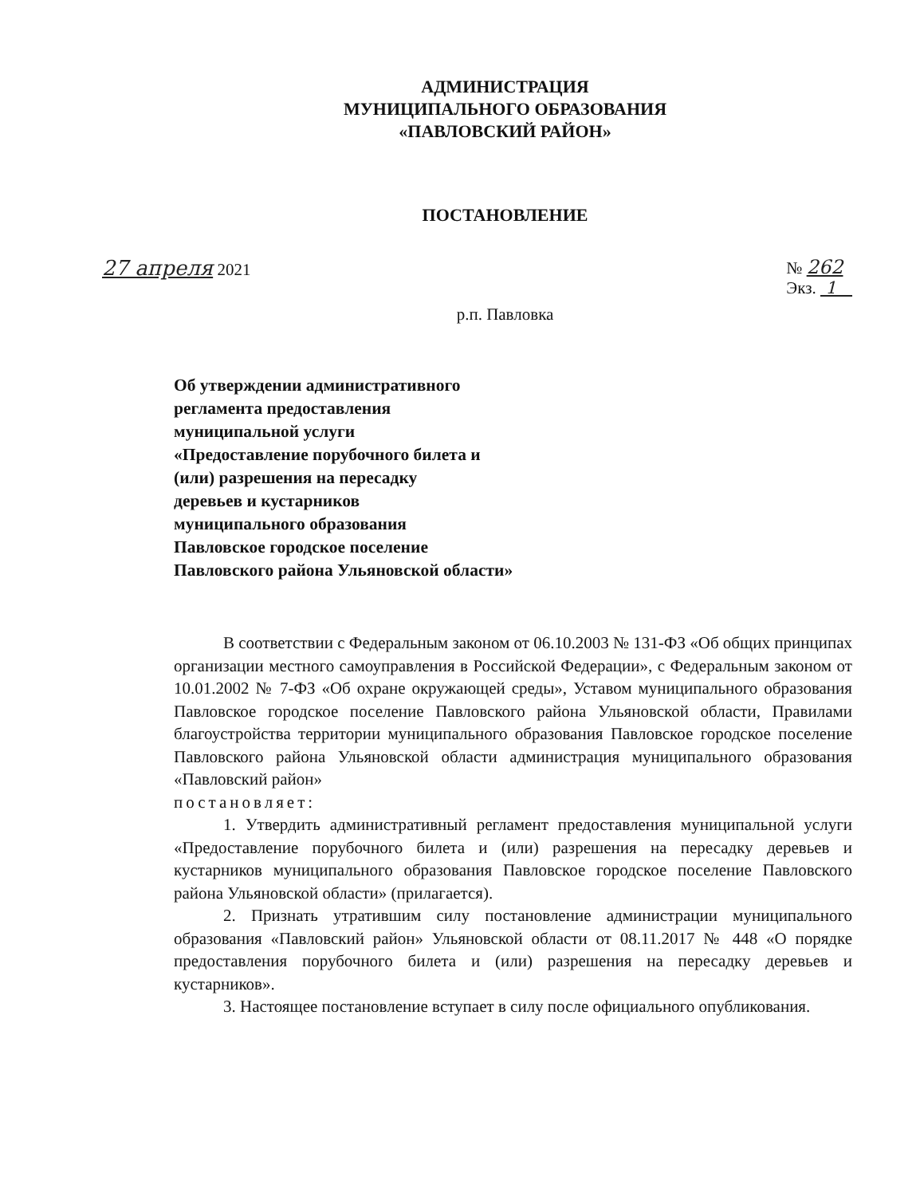АДМИНИСТРАЦИЯ
МУНИЦИПАЛЬНОГО ОБРАЗОВАНИЯ
«ПАВЛОВСКИЙ РАЙОН»
ПОСТАНОВЛЕНИЕ
27 апреля 2021 № 262
Экз. 1
р.п. Павловка
Об утверждении административного
регламента предоставления
муниципальной услуги
«Предоставление порубочного билета и
(или) разрешения на пересадку
деревьев и кустарников
муниципального образования
Павловское городское поселение
Павловского района Ульяновской области»
В соответствии с Федеральным законом от 06.10.2003 № 131-ФЗ «Об общих принципах организации местного самоуправления в Российской Федерации», с Федеральным законом от 10.01.2002 № 7-ФЗ «Об охране окружающей среды», Уставом муниципального образования Павловское городское поселение Павловского района Ульяновской области, Правилами благоустройства территории муниципального образования Павловское городское поселение Павловского района Ульяновской области администрация муниципального образования «Павловский район»
постановляет:
1. Утвердить административный регламент предоставления муниципальной услуги «Предоставление порубочного билета и (или) разрешения на пересадку деревьев и кустарников муниципального образования Павловское городское поселение Павловского района Ульяновской области» (прилагается).
2. Признать утратившим силу постановление администрации муниципального образования «Павловский район» Ульяновской области от 08.11.2017 № 448 «О порядке предоставления порубочного билета и (или) разрешения на пересадку деревьев и кустарников».
3. Настоящее постановление вступает в силу после официального опубликования.